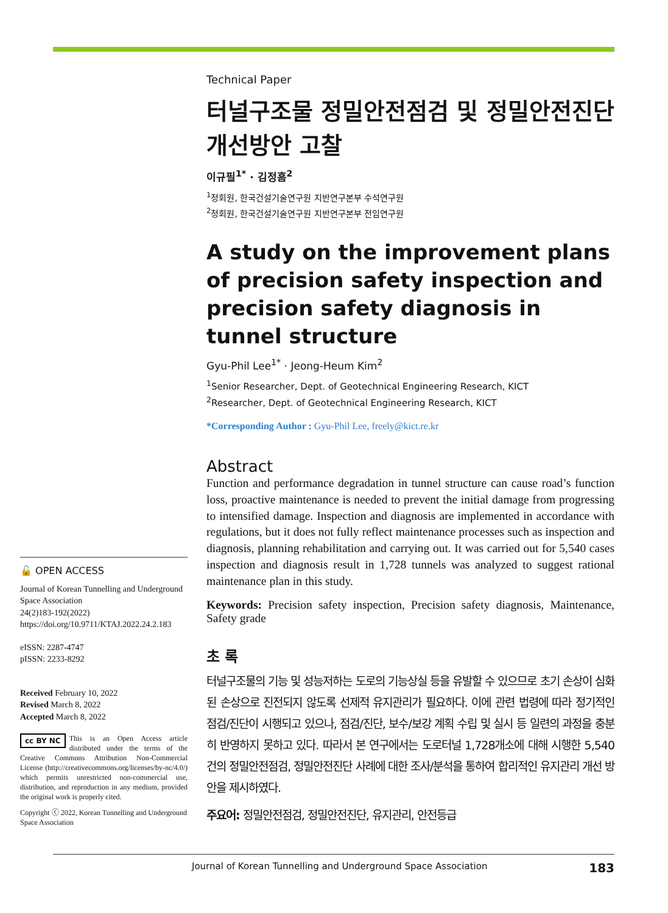🔓 OPEN ACCESS
Journal of Korean Tunnelling and Underground Space Association
24(2)183-192(2022)
https://doi.org/10.9711/KTAJ.2022.24.2.183
eISSN: 2287-4747
pISSN: 2233-8292
Received February 10, 2022
Revised March 8, 2022
Accepted March 8, 2022
cc BY NC This is an Open Access article distributed under the terms of the Creative Commons Attribution Non-Commercial License (http://creativecommons.org/licenses/by-nc/4.0/) which permits unrestricted non-commercial use, distribution, and reproduction in any medium, provided the original work is properly cited.
Copyright ⓒ 2022, Korean Tunnelling and Underground Space Association
Technical Paper
터널구조물 정밀안전점검 및 정밀안전진단 개선방안 고찰
이규필<sup>1*</sup> · 김정흠<sup>2</sup>
<sup>1</sup> 정회원, 한국건설기술연구원 지반연구본부 수석연구원
<sup>2</sup> 정회원, 한국건설기술연구원 지반연구본부 전임연구원
A study on the improvement plans of precision safety inspection and precision safety diagnosis in tunnel structure
Gyu-Phil Lee<sup>1*</sup> · Jeong-Heum Kim<sup>2</sup>
<sup>1</sup> Senior Researcher, Dept. of Geotechnical Engineering Research, KICT
<sup>2</sup> Researcher, Dept. of Geotechnical Engineering Research, KICT
*Corresponding Author : Gyu-Phil Lee, freely@kict.re.kr
Abstract
Function and performance degradation in tunnel structure can cause road’s function loss, proactive maintenance is needed to prevent the initial damage from progressing to intensified damage. Inspection and diagnosis are implemented in accordance with regulations, but it does not fully reflect maintenance processes such as inspection and diagnosis, planning rehabilitation and carrying out. It was carried out for 5,540 cases inspection and diagnosis result in 1,728 tunnels was analyzed to suggest rational maintenance plan in this study.
Keywords: Precision safety inspection, Precision safety diagnosis, Maintenance, Safety grade
초 록
터널구조물의 기능 및 성능저하는 도로의 기능상실 등을 유발할 수 있으므로 초기 손상이 심화된 손상으로 진전되지 않도록 선제적 유지관리가 필요하다. 이에 관련 법령에 따라 정기적인 점검/진단이 시행되고 있으나, 점검/진단, 보수/보강 계획 수립 및 실시 등 일련의 과정을 충분히 반영하지 못하고 있다. 따라서 본 연구에서는 도로터널 1,728개소에 대해 시행한 5,540건의 정밀안전점검, 정밀안전진단 사례에 대한 조사/분석을 통하여 합리적인 유지관리 개선 방안을 제시하였다.
주요어: 정밀안전점검, 정밀안전진단, 유지관리, 안전등급
Journal of Korean Tunnelling and Underground Space Association 183